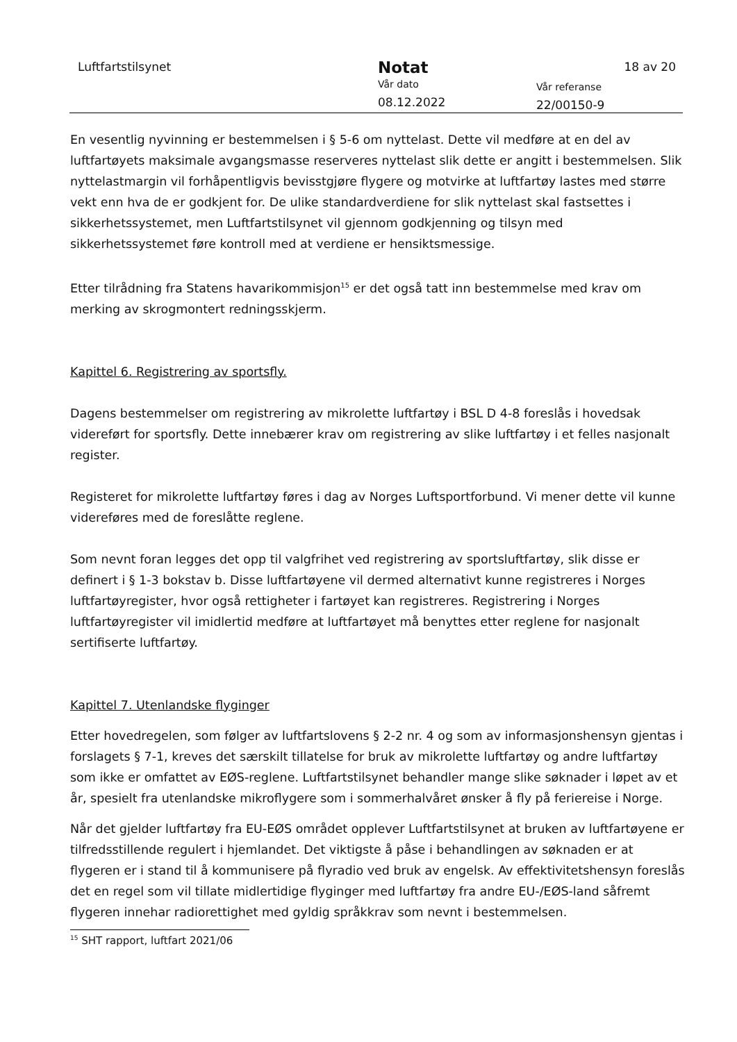Luftfartstilsynet
Notat
Vår dato
08.12.2022
Vår referanse
22/00150-9
18 av 20
En vesentlig nyvinning er bestemmelsen i § 5-6 om nyttelast. Dette vil medføre at en del av luftfartøyets maksimale avgangsmasse reserveres nyttelast slik dette er angitt i bestemmelsen. Slik nyttelastmargin vil forhåpentligvis bevisstgjøre flygere og motvirke at luftfartøy lastes med større vekt enn hva de er godkjent for. De ulike standardverdiene for slik nyttelast skal fastsettes i sikkerhetssystemet, men Luftfartstilsynet vil gjennom godkjenning og tilsyn med sikkerhetssystemet føre kontroll med at verdiene er hensiktsmessige.
Etter tilrådning fra Statens havarikommisjon<sup>15</sup> er det også tatt inn bestemmelse med krav om merking av skrogmontert redningsskjerm.
Kapittel 6. Registrering av sportsfly.
Dagens bestemmelser om registrering av mikrolette luftfartøy i BSL D 4-8 foreslås i hovedsak videreført for sportsfly. Dette innebærer krav om registrering av slike luftfartøy i et felles nasjonalt register.
Registeret for mikrolette luftfartøy føres i dag av Norges Luftsportforbund. Vi mener dette vil kunne videreføres med de foreslåtte reglene.
Som nevnt foran legges det opp til valgfrihet ved registrering av sportsluftfartøy, slik disse er definert i § 1-3 bokstav b. Disse luftfartøyene vil dermed alternativt kunne registreres i Norges luftfartøyregister, hvor også rettigheter i fartøyet kan registreres. Registrering i Norges luftfartøyregister vil imidlertid medføre at luftfartøyet må benyttes etter reglene for nasjonalt sertifiserte luftfartøy.
Kapittel 7. Utenlandske flyginger
Etter hovedregelen, som følger av luftfartslovens § 2-2 nr. 4 og som av informasjonshensyn gjentas i forslagets § 7-1, kreves det særskilt tillatelse for bruk av mikrolette luftfartøy og andre luftfartøy som ikke er omfattet av EØS-reglene. Luftfartstilsynet behandler mange slike søknader i løpet av et år, spesielt fra utenlandske mikroflygere som i sommerhalvåret ønsker å fly på feriereise i Norge.
Når det gjelder luftfartøy fra EU-EØS området opplever Luftfartstilsynet at bruken av luftfartøyene er tilfredsstillende regulert i hjemlandet. Det viktigste å påse i behandlingen av søknaden er at flygeren er i stand til å kommunisere på flyradio ved bruk av engelsk. Av effektivitetshensyn foreslås det en regel som vil tillate midlertidige flyginger med luftfartøy fra andre EU-/EØS-land såfremt flygeren innehar radiorettighet med gyldig språkkrav som nevnt i bestemmelsen.
<sup>15</sup> SHT rapport, luftfart 2021/06